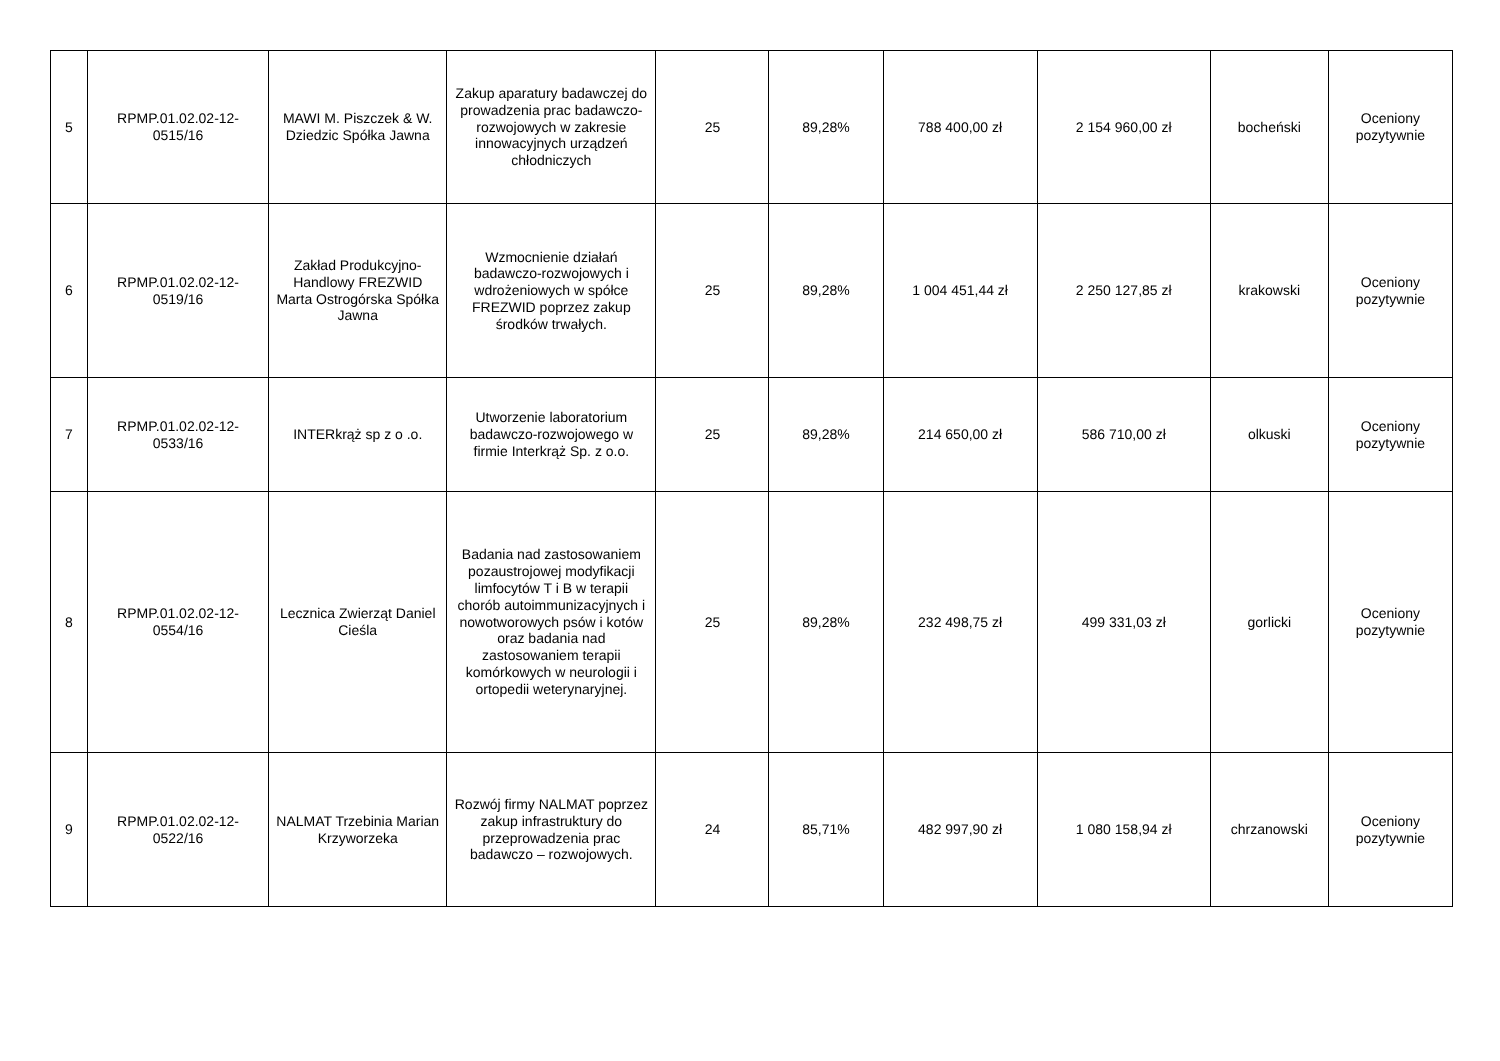| 5 | RPMP.01.02.02-12-0515/16 | MAWI M. Piszczek & W. Dziedzic Spółka Jawna | Zakup aparatury badawczej do prowadzenia prac badawczo-rozwojowych w zakresie innowacyjnych urządzeń chłodniczych | 25 | 89,28% | 788 400,00 zł | 2 154 960,00 zł | bocheński | Oceniony pozytywnie |
| 6 | RPMP.01.02.02-12-0519/16 | Zakład Produkcyjno-Handlowy FREZWID Marta Ostrogórska Spółka Jawna | Wzmocnienie działań badawczo-rozwojowych i wdrożeniowych w spółce FREZWID poprzez zakup środków trwałych. | 25 | 89,28% | 1 004 451,44 zł | 2 250 127,85 zł | krakowski | Oceniony pozytywnie |
| 7 | RPMP.01.02.02-12-0533/16 | INTERkrąż sp z o .o. | Utworzenie laboratorium badawczo-rozwojowego w firmie Interkrąż Sp. z o.o. | 25 | 89,28% | 214 650,00 zł | 586 710,00 zł | olkuski | Oceniony pozytywnie |
| 8 | RPMP.01.02.02-12-0554/16 | Lecznica Zwierząt Daniel Cieśla | Badania nad zastosowaniem pozaustrojowej modyfikacji limfocytów T i B w terapii chorób autoimmunizacyjnych i nowotworowych psów i kotów oraz badania nad zastosowaniem terapii komórkowych w neurologii i ortopedii weterynaryjnej. | 25 | 89,28% | 232 498,75 zł | 499 331,03 zł | gorlicki | Oceniony pozytywnie |
| 9 | RPMP.01.02.02-12-0522/16 | NALMAT Trzebinia Marian Krzyworzeka | Rozwój firmy NALMAT poprzez zakup infrastruktury do przeprowadzenia prac badawczo – rozwojowych. | 24 | 85,71% | 482 997,90 zł | 1 080 158,94 zł | chrzanowski | Oceniony pozytywnie |